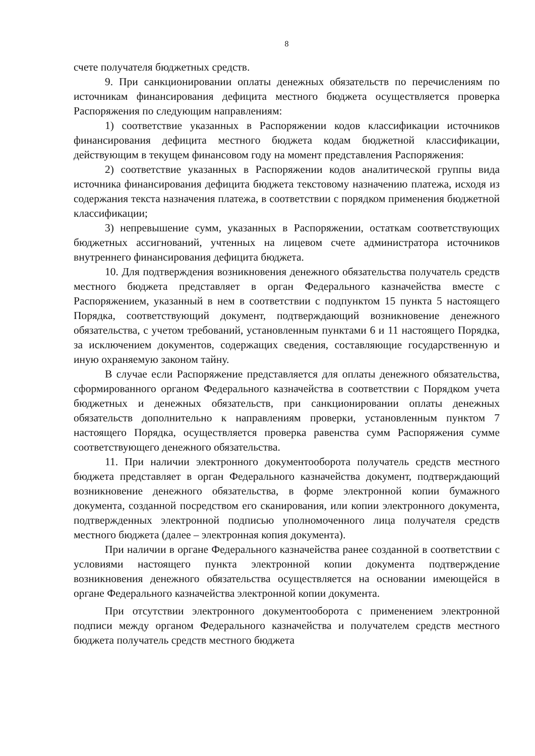8
счете получателя бюджетных средств.
9. При санкционировании оплаты денежных обязательств по перечислениям по источникам финансирования дефицита местного бюджета осуществляется проверка Распоряжения по следующим направлениям:
1) соответствие указанных в Распоряжении кодов классификации источников финансирования дефицита местного бюджета кодам бюджетной классификации, действующим в текущем финансовом году на момент представления Распоряжения:
2) соответствие указанных в Распоряжении кодов аналитической группы вида источника финансирования дефицита бюджета текстовому назначению платежа, исходя из содержания текста назначения платежа, в соответствии с порядком применения бюджетной классификации;
3) непревышение сумм, указанных в Распоряжении, остаткам соответствующих бюджетных ассигнований, учтенных на лицевом счете администратора источников внутреннего финансирования дефицита бюджета.
10. Для подтверждения возникновения денежного обязательства получатель средств местного бюджета представляет в орган Федерального казначейства вместе с Распоряжением, указанный в нем в соответствии с подпунктом 15 пункта 5 настоящего Порядка, соответствующий документ, подтверждающий возникновение денежного обязательства, с учетом требований, установленным пунктами 6 и 11 настоящего Порядка, за исключением документов, содержащих сведения, составляющие государственную и иную охраняемую законом тайну.
В случае если Распоряжение представляется для оплаты денежного обязательства, сформированного органом Федерального казначейства в соответствии с Порядком учета бюджетных и денежных обязательств, при санкционировании оплаты денежных обязательств дополнительно к направлениям проверки, установленным пунктом 7 настоящего Порядка, осуществляется проверка равенства сумм Распоряжения сумме соответствующего денежного обязательства.
11. При наличии электронного документооборота получатель средств местного бюджета представляет в орган Федерального казначейства документ, подтверждающий возникновение денежного обязательства, в форме электронной копии бумажного документа, созданной посредством его сканирования, или копии электронного документа, подтвержденных электронной подписью уполномоченного лица получателя средств местного бюджета (далее – электронная копия документа).
При наличии в органе Федерального казначейства ранее созданной в соответствии с условиями настоящего пункта электронной копии документа подтверждение возникновения денежного обязательства осуществляется на основании имеющейся в органе Федерального казначейства электронной копии документа.
При отсутствии электронного документооборота с применением электронной подписи между органом Федерального казначейства и получателем средств местного бюджета получатель средств местного бюджета